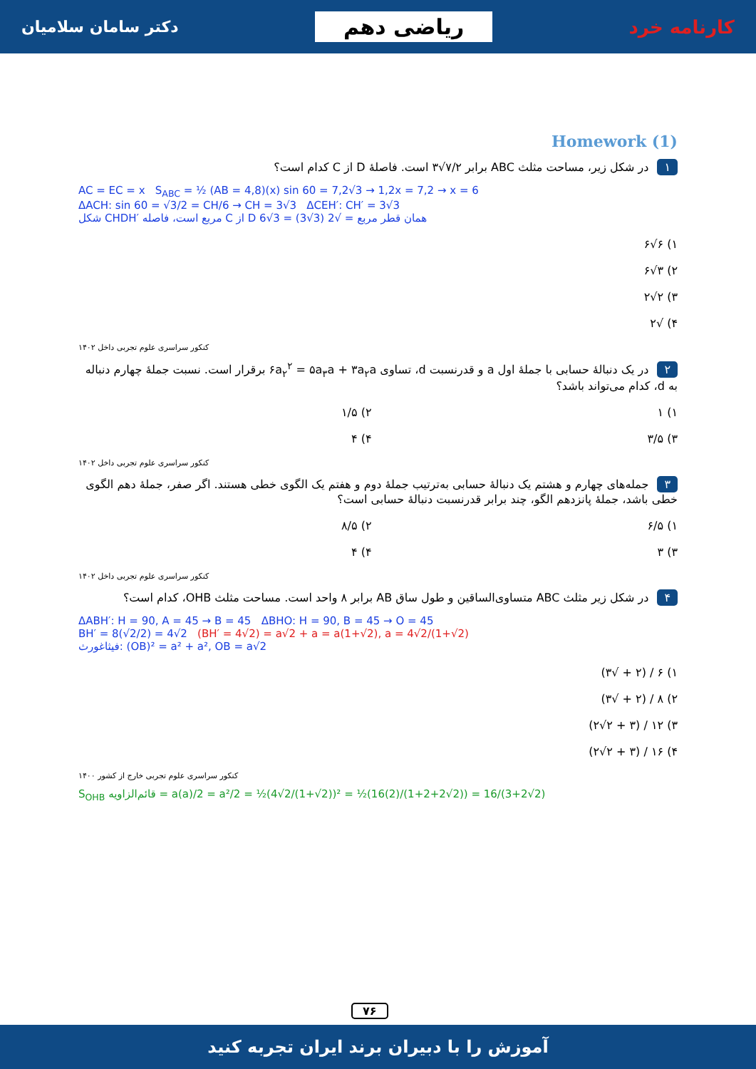کارنامه خرد
ریاضی دهم
دکتر سامان سلامیان
Homework (1)
۱ در شکل زیر، مساحت مثلث ABC برابر ۷/۲√۳ است. فاصلهٔ D از C کدام است؟
AC = EC = x S<sub>ABC</sub> = ½ (AB = 4,8)(x) sin 60 = 7,2√3 → 1,2x = 7,2 → x = 6
ΔACH: sin 60 = √3/2 = CH/6 → CH = 3√3 ΔCEH′: CH′ = 3√3
شکل CHDH′ مربع است، فاصله C از D همان قطر مربع = √2 (3√3) = 3√6
۱) ۶√۶
۲) ۳√۶
۳) ۲√۲
۴) √۲
کنکور سراسری علوم تجربی داخل ۱۴۰۲
۲ در یک دنبالهٔ حسابی با جملهٔ اول a و قدرنسبت d، تساوی ۶a<sub>۲</sub><sup>۲</sup> = ۵a<sub>۳</sub>a + ۳a<sub>۲</sub>a برقرار است. نسبت جملهٔ چهارم دنباله به d، کدام می‌تواند باشد؟
۱) ۱
۲) ۱/۵
۳) ۳/۵
۴) ۴
کنکور سراسری علوم تجربی داخل ۱۴۰۲
۳ جمله‌های چهارم و هشتم یک دنبالهٔ حسابی به‌ترتیب جملهٔ دوم و هفتم یک الگوی خطی هستند. اگر صفر، جملهٔ دهم الگوی خطی باشد، جملهٔ پانزدهم الگو، چند برابر قدرنسبت دنبالهٔ حسابی است؟
۱) ۶/۵
۲) ۸/۵
۳) ۳
۴) ۴
کنکور سراسری علوم تجربی داخل ۱۴۰۲
۴ در شکل زیر مثلث ABC متساوی‌الساقین و طول ساق AB برابر ۸ واحد است. مساحت مثلث OHB، کدام است؟
ΔABH′: H = 90, A = 45 → B = 45 ΔBHO: H = 90, B = 45 → O = 45
BH′ = 8(√2/2) = 4√2 (BH′ = 4√2) = a√2 + a = a(1+√2), a = 4√2/(1+√2)
فیثاغورث: (OB)² = a² + a², OB = a√2
۱) ۶ / (۲ + √۳)
۲) ۸ / (۲ + √۳)
۳) ۱۲ / (۳ + ۲√۲)
۴) ۱۶ / (۳ + ۲√۲)
کنکور سراسری علوم تجربی خارج از کشور ۱۴۰۰
S<sub>OHB</sub> قائم‌الزاویه = a(a)/2 = a²/2 = ½(4√2/(1+√2))² = ½(16(2)/(1+2+2√2)) = 16/(3+2√2)
۷۶
آموزش را با دبیران برند ایران تجربه کنید